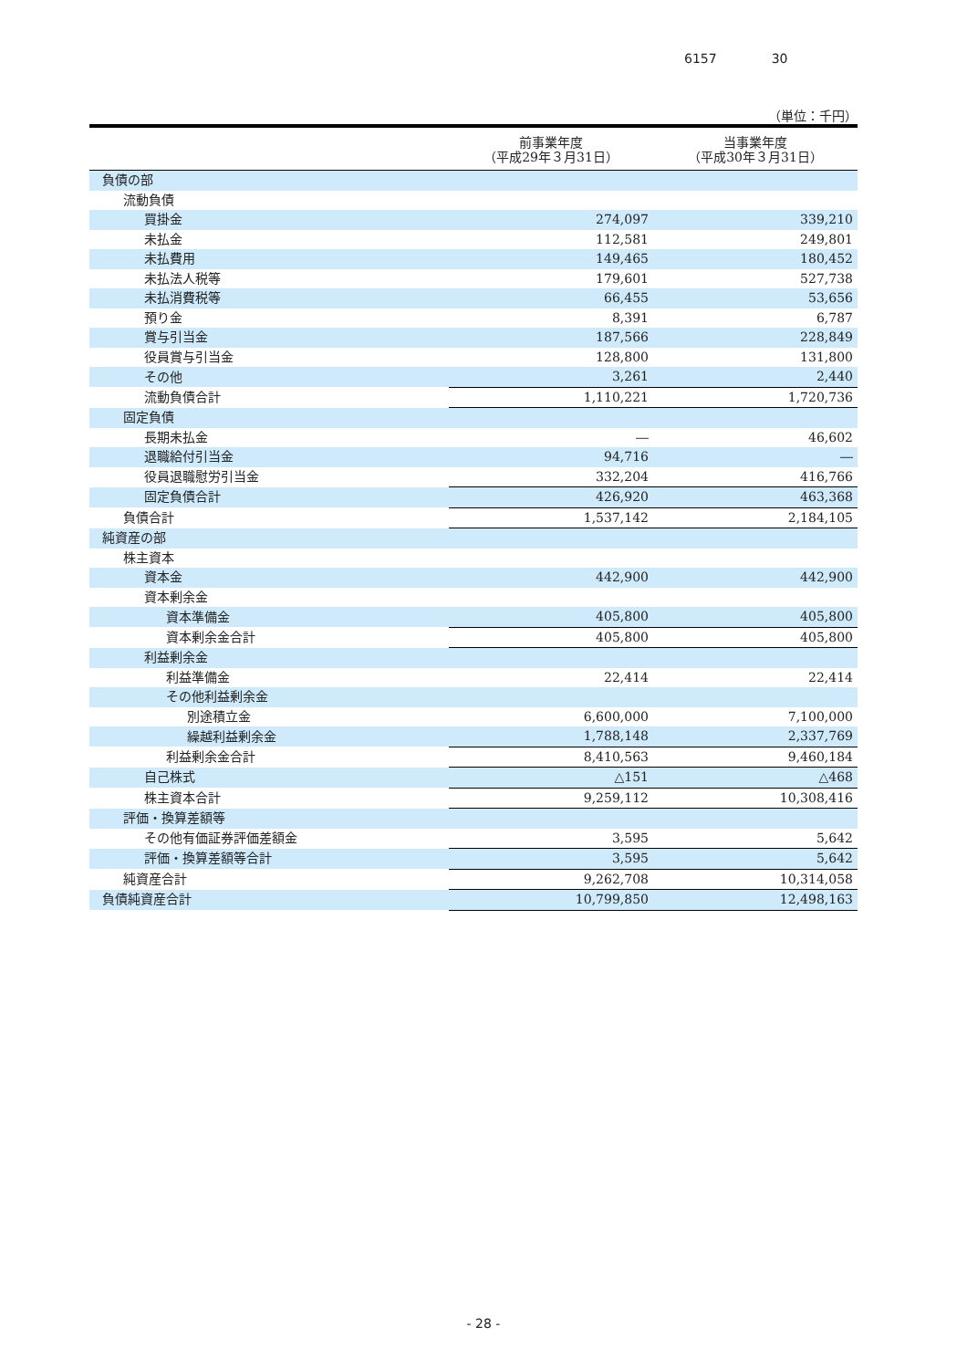6157 30
（単位：千円）
| | 前事業年度 （平成29年３月31日） | 当事業年度 （平成30年３月31日） |
| --- | --- | --- |
| 負債の部 | | |
| 流動負債 | | |
| 買掛金 | 274,097 | 339,210 |
| 未払金 | 112,581 | 249,801 |
| 未払費用 | 149,465 | 180,452 |
| 未払法人税等 | 179,601 | 527,738 |
| 未払消費税等 | 66,455 | 53,656 |
| 預り金 | 8,391 | 6,787 |
| 賞与引当金 | 187,566 | 228,849 |
| 役員賞与引当金 | 128,800 | 131,800 |
| その他 | 3,261 | 2,440 |
| 流動負債合計 | 1,110,221 | 1,720,736 |
| 固定負債 | | |
| 長期未払金 | ― | 46,602 |
| 退職給付引当金 | 94,716 | ― |
| 役員退職慰労引当金 | 332,204 | 416,766 |
| 固定負債合計 | 426,920 | 463,368 |
| 負債合計 | 1,537,142 | 2,184,105 |
| 純資産の部 | | |
| 株主資本 | | |
| 資本金 | 442,900 | 442,900 |
| 資本剰余金 | | |
| 資本準備金 | 405,800 | 405,800 |
| 資本剰余金合計 | 405,800 | 405,800 |
| 利益剰余金 | | |
| 利益準備金 | 22,414 | 22,414 |
| その他利益剰余金 | | |
| 別途積立金 | 6,600,000 | 7,100,000 |
| 繰越利益剰余金 | 1,788,148 | 2,337,769 |
| 利益剰余金合計 | 8,410,563 | 9,460,184 |
| 自己株式 | △151 | △468 |
| 株主資本合計 | 9,259,112 | 10,308,416 |
| 評価・換算差額等 | | |
| その他有価証券評価差額金 | 3,595 | 5,642 |
| 評価・換算差額等合計 | 3,595 | 5,642 |
| 純資産合計 | 9,262,708 | 10,314,058 |
| 負債純資産合計 | 10,799,850 | 12,498,163 |
- 28 -